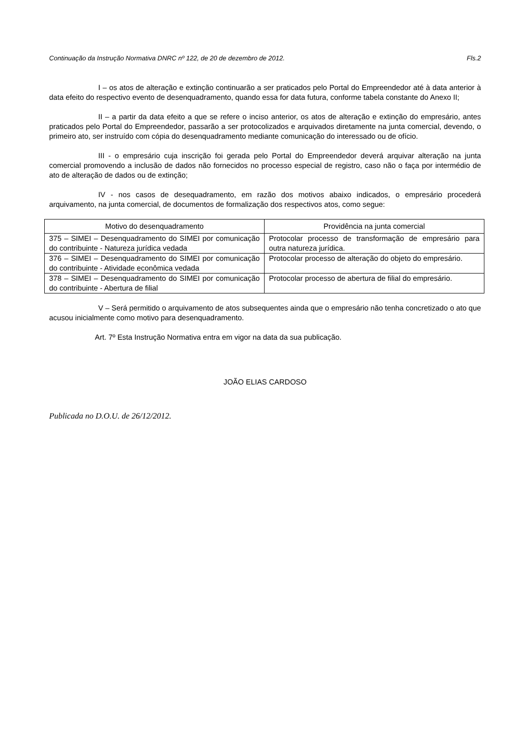Continuação da Instrução Normativa DNRC nº 122, de 20 de dezembro de 2012. Fls.2
I – os atos de alteração e extinção continuarão a ser praticados pelo Portal do Empreendedor até à data anterior à data efeito do respectivo evento de desenquadramento, quando essa for data futura, conforme tabela constante do Anexo II;
II – a partir da data efeito a que se refere o inciso anterior, os atos de alteração e extinção do empresário, antes praticados pelo Portal do Empreendedor, passarão a ser protocolizados e arquivados diretamente na junta comercial, devendo, o primeiro ato, ser instruído com cópia do desenquadramento mediante comunicação do interessado ou de ofício.
III - o empresário cuja inscrição foi gerada pelo Portal do Empreendedor deverá arquivar alteração na junta comercial promovendo a inclusão de dados não fornecidos no processo especial de registro, caso não o faça por intermédio de ato de alteração de dados ou de extinção;
IV - nos casos de desequadramento, em razão dos motivos abaixo indicados, o empresário procederá arquivamento, na junta comercial, de documentos de formalização dos respectivos atos, como segue:
| Motivo do desenquadramento | Providência na junta comercial |
| --- | --- |
| 375 – SIMEI – Desenquadramento do SIMEI por comunicação do contribuinte - Natureza jurídica vedada | Protocolar processo de transformação de empresário para outra natureza jurídica. |
| 376 – SIMEI – Desenquadramento do SIMEI por comunicação do contribuinte - Atividade econômica vedada | Protocolar processo de alteração do objeto do empresário. |
| 378 – SIMEI – Desenquadramento do SIMEI por comunicação do contribuinte - Abertura de filial | Protocolar processo de abertura de filial do empresário. |
V – Será permitido o arquivamento de atos subsequentes ainda que o empresário não tenha concretizado o ato que acusou inicialmente como motivo para desenquadramento.
Art. 7º Esta Instrução Normativa entra em vigor na data da sua publicação.
JOÃO ELIAS CARDOSO
Publicada no D.O.U. de 26/12/2012.